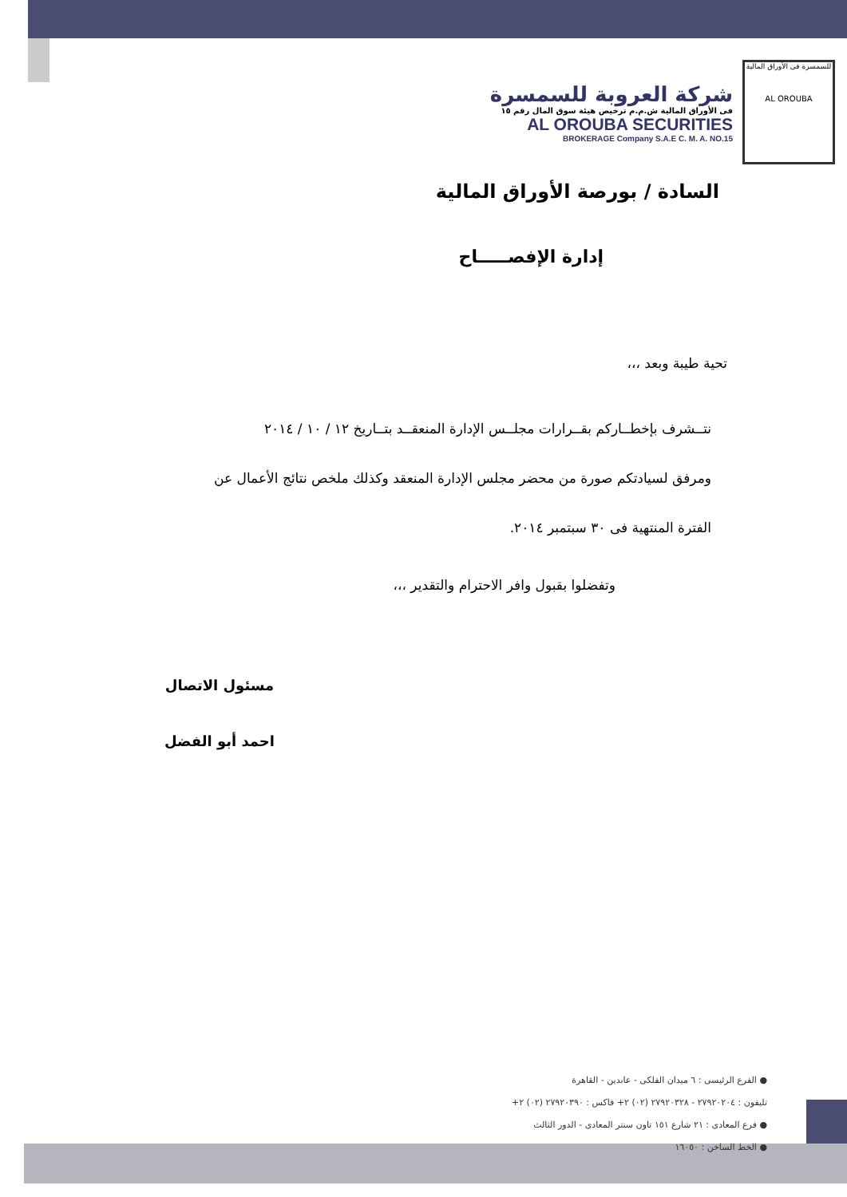للسمسرة فى الأوراق المالية
AL OROUBA
شركة العروبة للسمسرة
فى الأوراق المالية ش.م.م ترخيص هيئة سوق المال رقم ١٥
AL OROUBA SECURITIES
BROKERAGE Company S.A.E C. M. A. NO.15
السادة / بورصة الأوراق المالية
إدارة الإفصـــــاح
تحية طيبة وبعد ،،،
نتــشرف بإخطــاركم بقــرارات مجلــس الإدارة المنعقــد بتــاريخ ١٢ / ١٠ / ٢٠١٤
ومرفق لسيادتكم صورة من محضر مجلس الإدارة المنعقد وكذلك ملخص نتائج الأعمال عن
الفترة المنتهية فى ٣٠ سبتمبر ٢٠١٤.
وتفضلوا بقبول وافر الاحترام والتقدير ،،،
مسئول الاتصال
احمد أبو الفضل
● الفرع الرئيسى : ٦ ميدان الفلكى - عابدين - القاهرة
تليفون : ٢٧٩٢٠٢٠٤ - ٢٧٩٢٠٣٢٨ (٠٢) ٢+ فاكس : ٢٧٩٢٠٣٩٠ (٠٢) ٢+
● فرع المعادى : ٢١ شارع ١٥١ تاون سنتر المعادى - الدور الثالث
● الخط الساخن : ١٦٠٥٠